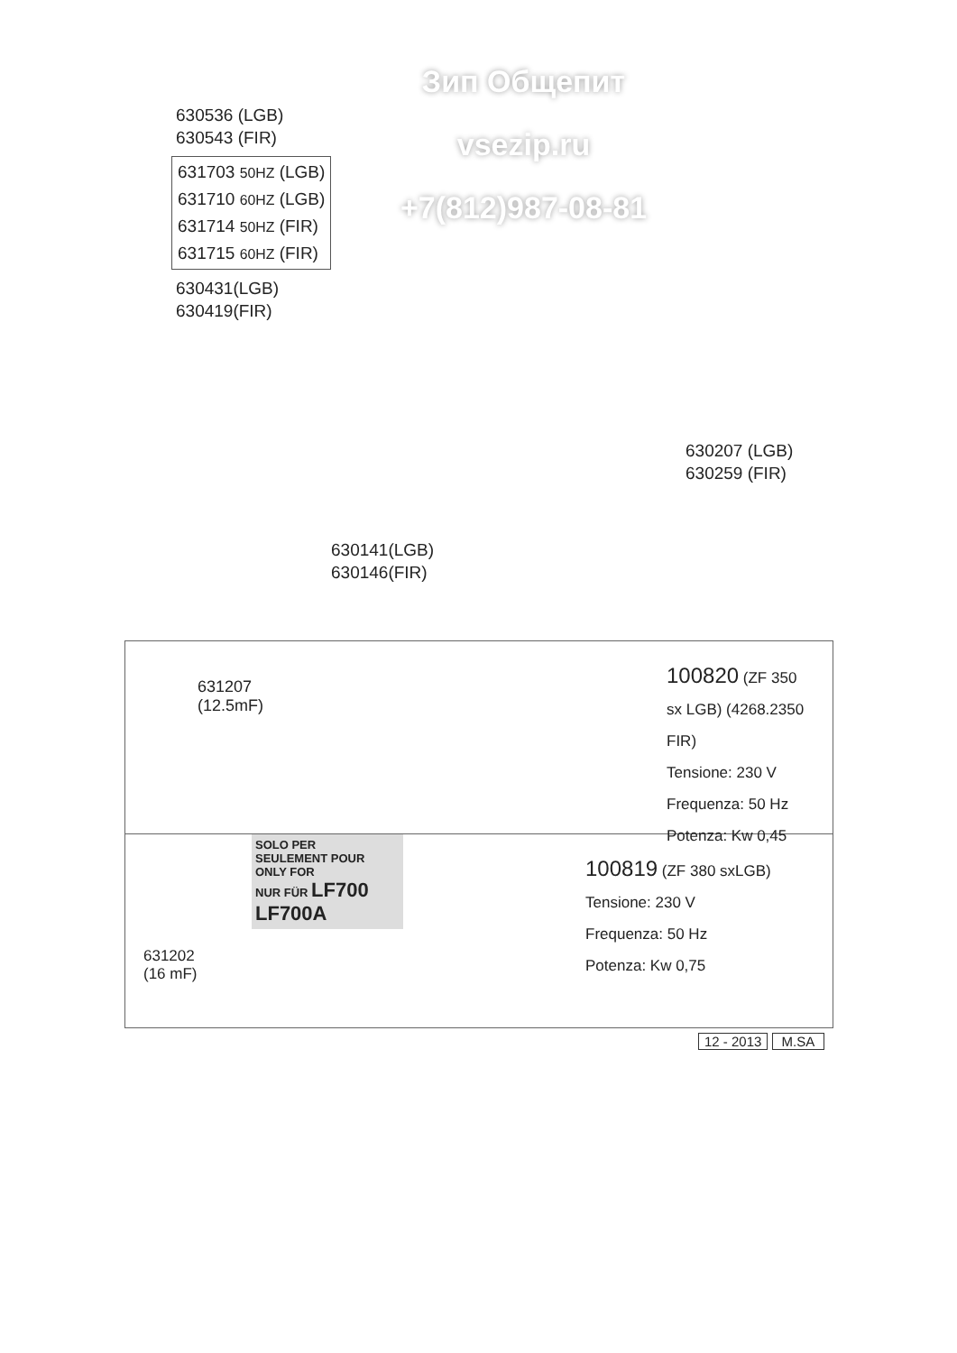Зип Общепит
vsezip.ru
+7(812)987-08-81
630536 (LGB)
630543 (FIR)
631703 50HZ (LGB)
631710 60HZ (LGB)
631714 50HZ (FIR)
631715 60HZ (FIR)
630431(LGB)
630419(FIR)
630207 (LGB)
630259 (FIR)
630141(LGB)
630146(FIR)
631207
(12.5mF)
100820 (ZF 350 sx LGB) (4268.2350 FIR)
Tensione: 230 V
Frequenza: 50 Hz
Potenza: Kw 0,45
SOLO PER
SEULEMENT POUR
ONLY FOR
NUR FÜR LF700 LF700A
631202
(16 mF)
100819 (ZF 380 sxLGB)
Tensione: 230 V
Frequenza: 50 Hz
Potenza: Kw 0,75
12 - 2013 M.SA